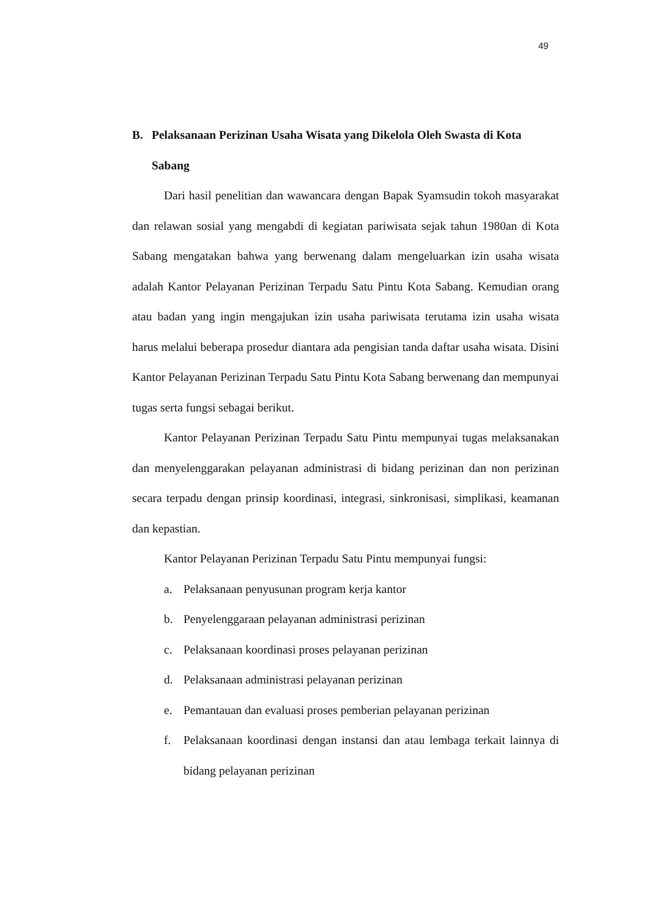49
B. Pelaksanaan Perizinan Usaha Wisata yang Dikelola Oleh Swasta di Kota Sabang
Dari hasil penelitian dan wawancara dengan Bapak Syamsudin tokoh masyarakat dan relawan sosial yang mengabdi di kegiatan pariwisata sejak tahun 1980an di Kota Sabang mengatakan bahwa yang berwenang dalam mengeluarkan izin usaha wisata adalah Kantor Pelayanan Perizinan Terpadu Satu Pintu Kota Sabang. Kemudian orang atau badan yang ingin mengajukan izin usaha pariwisata terutama izin usaha wisata harus melalui beberapa prosedur diantara ada pengisian tanda daftar usaha wisata. Disini Kantor Pelayanan Perizinan Terpadu Satu Pintu Kota Sabang berwenang dan mempunyai tugas serta fungsi sebagai berikut.
Kantor Pelayanan Perizinan Terpadu Satu Pintu mempunyai tugas melaksanakan dan menyelenggarakan pelayanan administrasi di bidang perizinan dan non perizinan secara terpadu dengan prinsip koordinasi, integrasi, sinkronisasi, simplikasi, keamanan dan kepastian.
Kantor Pelayanan Perizinan Terpadu Satu Pintu mempunyai fungsi:
a. Pelaksanaan penyusunan program kerja kantor
b. Penyelenggaraan pelayanan administrasi perizinan
c. Pelaksanaan koordinasi proses pelayanan perizinan
d. Pelaksanaan administrasi pelayanan perizinan
e. Pemantauan dan evaluasi proses pemberian pelayanan perizinan
f. Pelaksanaan koordinasi dengan instansi dan atau lembaga terkait lainnya di bidang pelayanan perizinan